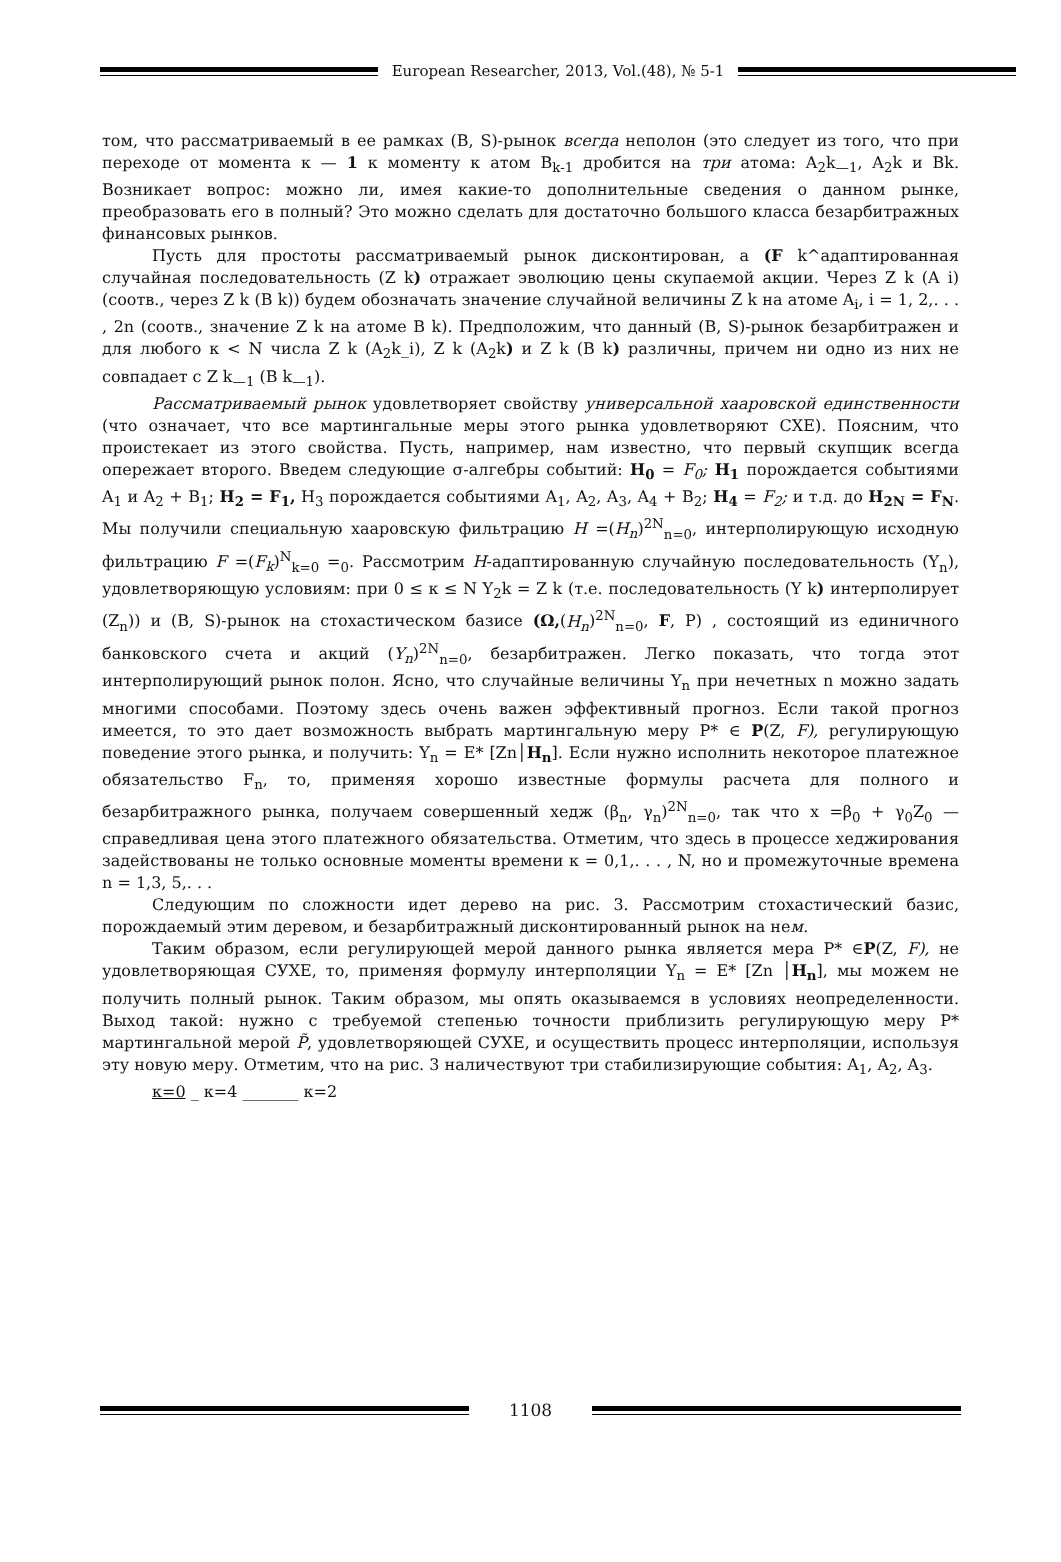European Researcher, 2013, Vol.(48), № 5-1
том, что рассматриваемый в ее рамках (B, S)-рынок всегда неполон (это следует из того, что при переходе от момента к — 1 к моменту к атом B<sub>k-1</sub> дробится на три атома: A<sub>2</sub>k<sub>—1</sub>, A<sub>2</sub>k и Bk. Возникает вопрос: можно ли, имея какие-то дополнительные сведения о данном рынке, преобразовать его в полный? Это можно сделать для достаточно большого класса безарбитражных финансовых рынков.
Пусть для простоты рассматриваемый рынок дисконтирован, а (F k^адаптированная случайная последовательность (Z k) отражает эволюцию цены скупаемой акции. Через Z k (A i) (соотв., через Z k (B k)) будем обозначать значение случайной величины Z k на атоме A<sub>i</sub>, i = 1, 2,. . . , 2n (соотв., значение Z k на атоме B k). Предположим, что данный (B, S)-рынок безарбитражен и для любого к < N числа Z k (A<sub>2</sub>k_i), Z k (A<sub>2</sub>k) и Z k (B k) различны, причем ни одно из них не совпадает с Z k<sub>—1</sub> (B k<sub>—1</sub>).
Рассматриваемый рынок удовлетворяет свойству универсальной хааровской единственности (что означает, что все мартингальные меры этого рынка удовлетворяют СХЕ). Поясним, что проистекает из этого свойства. Пусть, например, нам известно, что первый скупщик всегда опережает второго. Введем следующие σ-алгебры событий: H<sub>0</sub> = F<sub>0</sub>; H<sub>1</sub> порождается событиями A<sub>1</sub> и A<sub>2</sub> + B<sub>1</sub>; H<sub>2</sub> = F<sub>1</sub>, H<sub>3</sub> порождается событиями A<sub>1</sub>, A<sub>2</sub>, A<sub>3</sub>, A<sub>4</sub> + B<sub>2</sub>; H<sub>4</sub> = F<sub>2</sub>; и т.д. до H<sub>2N</sub> = F<sub>N</sub>. Мы получили специальную хааровскую фильтрацию H =(H<sub>n</sub>)<sup>2N</sup><sub>n=0</sub>, интерполирующую исходную фильтрацию F =(F<sub>k</sub>)<sup>N</sup><sub>k=0</sub> =<sub>0</sub>. Рассмотрим H-адаптированную случайную последовательность (Y<sub>n</sub>), удовлетворяющую условиям: при 0 ≤ к ≤ N Y<sub>2</sub>k = Z k (т.е. последовательность (Y k) интерполирует (Z<sub>n</sub>)) и (B, S)-рынок на стохастическом базисе (Ω,(H<sub>n</sub>)<sup>2N</sup><sub>n=0</sub>, F, P) , состоящий из единичного банковского счета и акций (Y<sub>n</sub>)<sup>2N</sup><sub>n=0</sub>, безарбитражен. Легко показать, что тогда этот интерполирующий рынок полон. Ясно, что случайные величины Y<sub>n</sub> при нечетных n можно задать многими способами. Поэтому здесь очень важен эффективный прогноз. Если такой прогноз имеется, то это дает возможность выбрать мартингальную меру P* ∈ P(Z, F), регулирующую поведение этого рынка, и получить: Y<sub>n</sub> = E* [Zn│H<sub>n</sub>]. Если нужно исполнить некоторое платежное обязательство F<sub>n</sub>, то, применяя хорошо известные формулы расчета для полного и безарбитражного рынка, получаем совершенный хедж (β<sub>n</sub>, γ<sub>n</sub>)<sup>2N</sup><sub>n=0</sub>, так что x =β<sub>0</sub> + γ<sub>0</sub>Z<sub>0</sub> — справедливая цена этого платежного обязательства. Отметим, что здесь в процессе хеджирования задействованы не только основные моменты времени к = 0,1,. . . , N, но и промежуточные времена n = 1,3, 5,. . .
Следующим по сложности идет дерево на рис. 3. Рассмотрим стохастический базис, порождаемый этим деревом, и безарбитражный дисконтированный рынок на нем.
Таким образом, если регулирующей мерой данного рынка является мера P* ∈P(Z, F), не удовлетворяющая СУХЕ, то, применяя формулу интерполяции Y<sub>n</sub> = E* [Zn │H<sub>n</sub>], мы можем не получить полный рынок. Таким образом, мы опять оказываемся в условиях неопределенности. Выход такой: нужно с требуемой степенью точности приблизить регулирующую меру P* мартингальной мерой P̃, удовлетворяющей СУХЕ, и осуществить процесс интерполяции, используя эту новую меру. Отметим, что на рис. 3 наличествуют три стабилизирующие события: A<sub>1</sub>, A<sub>2</sub>, A<sub>3</sub>.
к=0 _ к=4 _______ к=2
1108